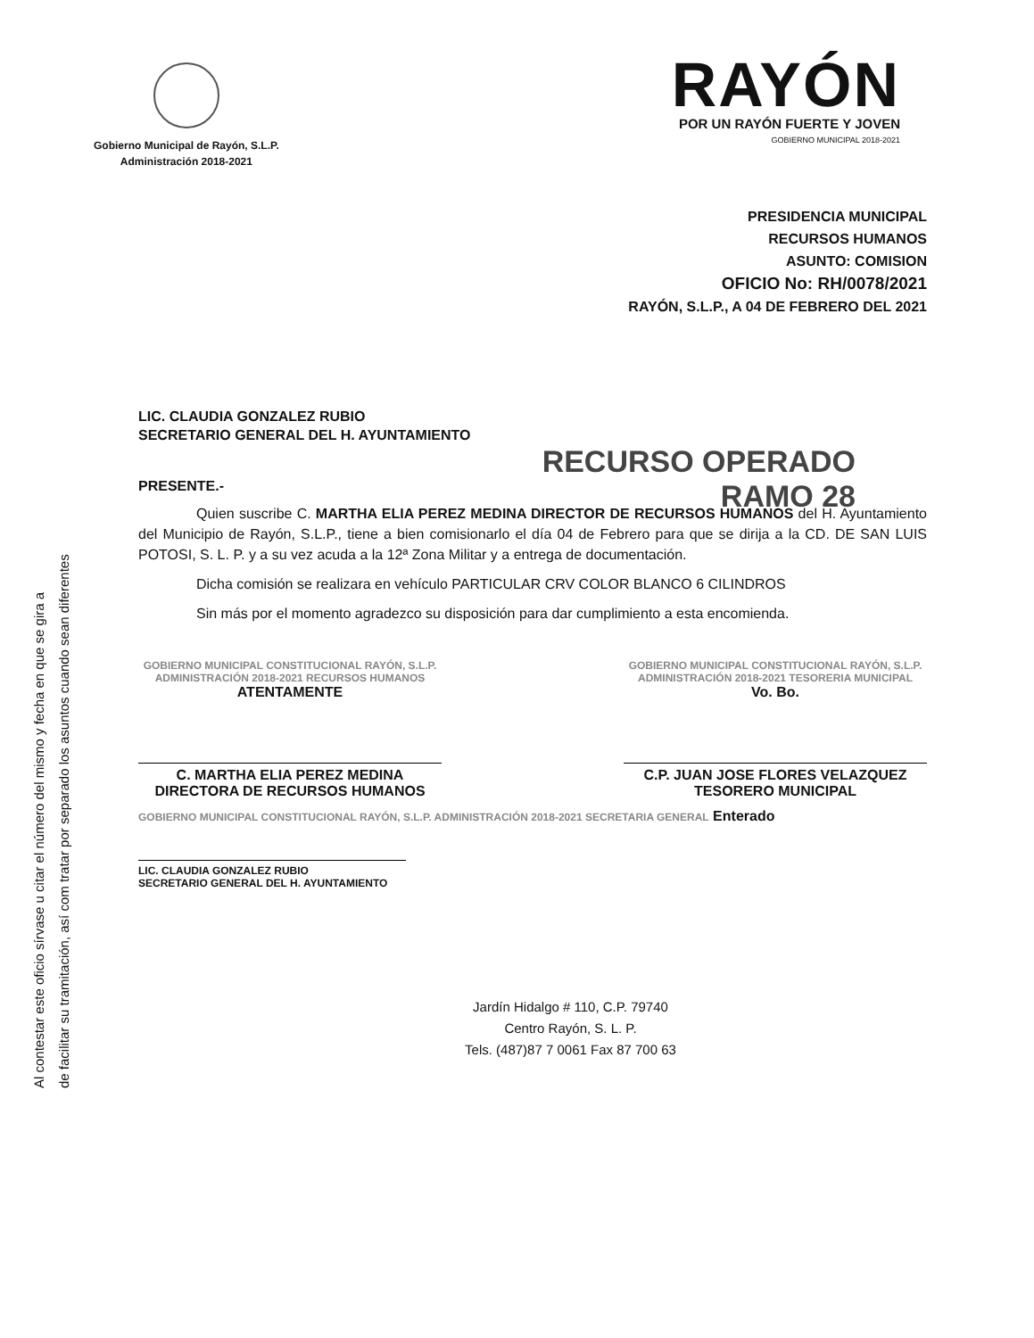Gobierno Municipal de Rayón, S.L.P.
Administración 2018-2021
RAYÓN
POR UN RAYÓN FUERTE Y JOVEN
GOBIERNO MUNICIPAL 2018-2021
PRESIDENCIA MUNICIPAL
RECURSOS HUMANOS
ASUNTO: COMISION
OFICIO No: RH/0078/2021
RAYÓN, S.L.P., A 04 DE FEBRERO DEL 2021
LIC. CLAUDIA GONZALEZ RUBIO
SECRETARIO GENERAL DEL H. AYUNTAMIENTO
RECURSO OPERADO
RAMO 28
PRESENTE.-
Quien suscribe C. MARTHA ELIA PEREZ MEDINA DIRECTOR DE RECURSOS HUMANOS del H. Ayuntamiento del Municipio de Rayón, S.L.P., tiene a bien comisionarlo el día 04 de Febrero para que se dirija a la CD. DE SAN LUIS POTOSI, S. L. P. y a su vez acuda a la 12ª Zona Militar y a entrega de documentación.
Dicha comisión se realizara en vehículo PARTICULAR CRV COLOR BLANCO 6 CILINDROS
Sin más por el momento agradezco su disposición para dar cumplimiento a esta encomienda.
GOBIERNO MUNICIPAL CONSTITUCIONAL RAYÓN, S.L.P. ADMINISTRACIÓN 2018-2021 RECURSOS HUMANOS
ATENTAMENTE
C. MARTHA ELIA PEREZ MEDINA
DIRECTORA DE RECURSOS HUMANOS
GOBIERNO MUNICIPAL CONSTITUCIONAL RAYÓN, S.L.P. ADMINISTRACIÓN 2018-2021 TESORERIA MUNICIPAL
Vo. Bo.
C.P. JUAN JOSE FLORES VELAZQUEZ
TESORERO MUNICIPAL
GOBIERNO MUNICIPAL CONSTITUCIONAL RAYÓN, S.L.P. ADMINISTRACIÓN 2018-2021 SECRETARIA GENERAL Enterado
LIC. CLAUDIA GONZALEZ RUBIO
SECRETARIO GENERAL DEL H. AYUNTAMIENTO
Jardín Hidalgo # 110, C.P. 79740
Centro Rayón, S. L. P.
Tels. (487)87 7 0061 Fax 87 700 63
Al contestar este oficio sírvase u citar el número del mismo y fecha en que se gira a
de facilitar su tramitación, así com tratar por separado los asuntos cuando sean diferentes